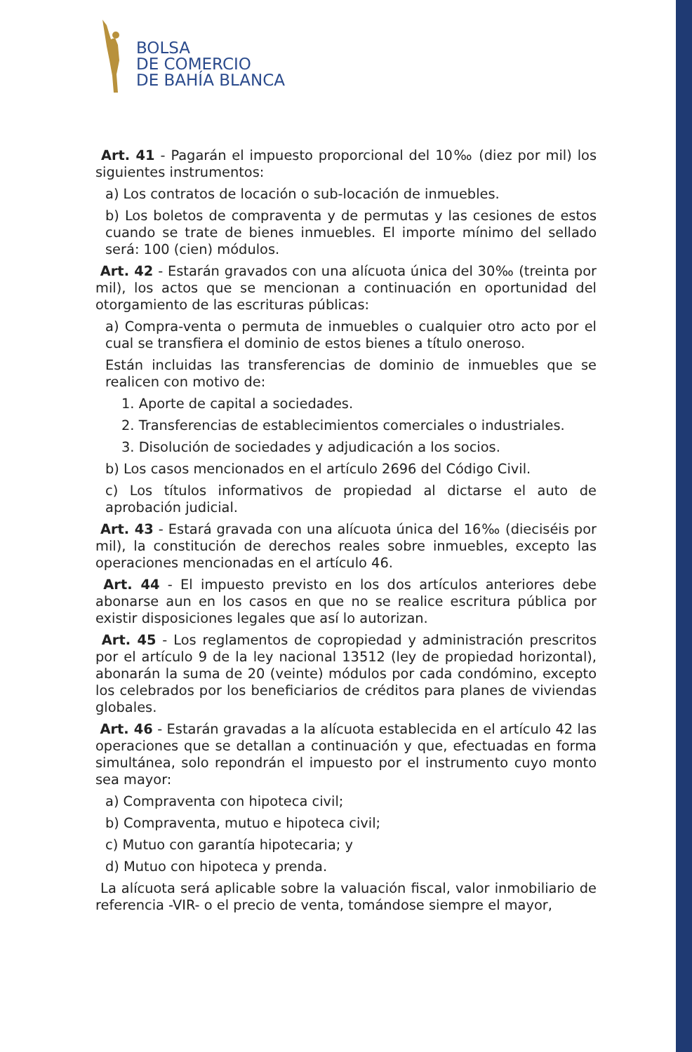BOLSA
DE COMERCIO
DE BAHÍA BLANCA
Art. 41 - Pagarán el impuesto proporcional del 10‰ (diez por mil) los siguientes instrumentos:
a) Los contratos de locación o sub-locación de inmuebles.
b) Los boletos de compraventa y de permutas y las cesiones de estos cuando se trate de bienes inmuebles. El importe mínimo del sellado será: 100 (cien) módulos.
Art. 42 - Estarán gravados con una alícuota única del 30‰ (treinta por mil), los actos que se mencionan a continuación en oportunidad del otorgamiento de las escrituras públicas:
a) Compra-venta o permuta de inmuebles o cualquier otro acto por el cual se transfiera el dominio de estos bienes a título oneroso.
Están incluidas las transferencias de dominio de inmuebles que se realicen con motivo de:
1. Aporte de capital a sociedades.
2. Transferencias de establecimientos comerciales o industriales.
3. Disolución de sociedades y adjudicación a los socios.
b) Los casos mencionados en el artículo 2696 del Código Civil.
c) Los títulos informativos de propiedad al dictarse el auto de aprobación judicial.
Art. 43 - Estará gravada con una alícuota única del 16‰ (dieciséis por mil), la constitución de derechos reales sobre inmuebles, excepto las operaciones mencionadas en el artículo 46.
Art. 44 - El impuesto previsto en los dos artículos anteriores debe abonarse aun en los casos en que no se realice escritura pública por existir disposiciones legales que así lo autorizan.
Art. 45 - Los reglamentos de copropiedad y administración prescritos por el artículo 9 de la ley nacional 13512 (ley de propiedad horizontal), abonarán la suma de 20 (veinte) módulos por cada condómino, excepto los celebrados por los beneficiarios de créditos para planes de viviendas globales.
Art. 46 - Estarán gravadas a la alícuota establecida en el artículo 42 las operaciones que se detallan a continuación y que, efectuadas en forma simultánea, solo repondrán el impuesto por el instrumento cuyo monto sea mayor:
a) Compraventa con hipoteca civil;
b) Compraventa, mutuo e hipoteca civil;
c) Mutuo con garantía hipotecaria; y
d) Mutuo con hipoteca y prenda.
La alícuota será aplicable sobre la valuación fiscal, valor inmobiliario de referencia -VIR- o el precio de venta, tomándose siempre el mayor,